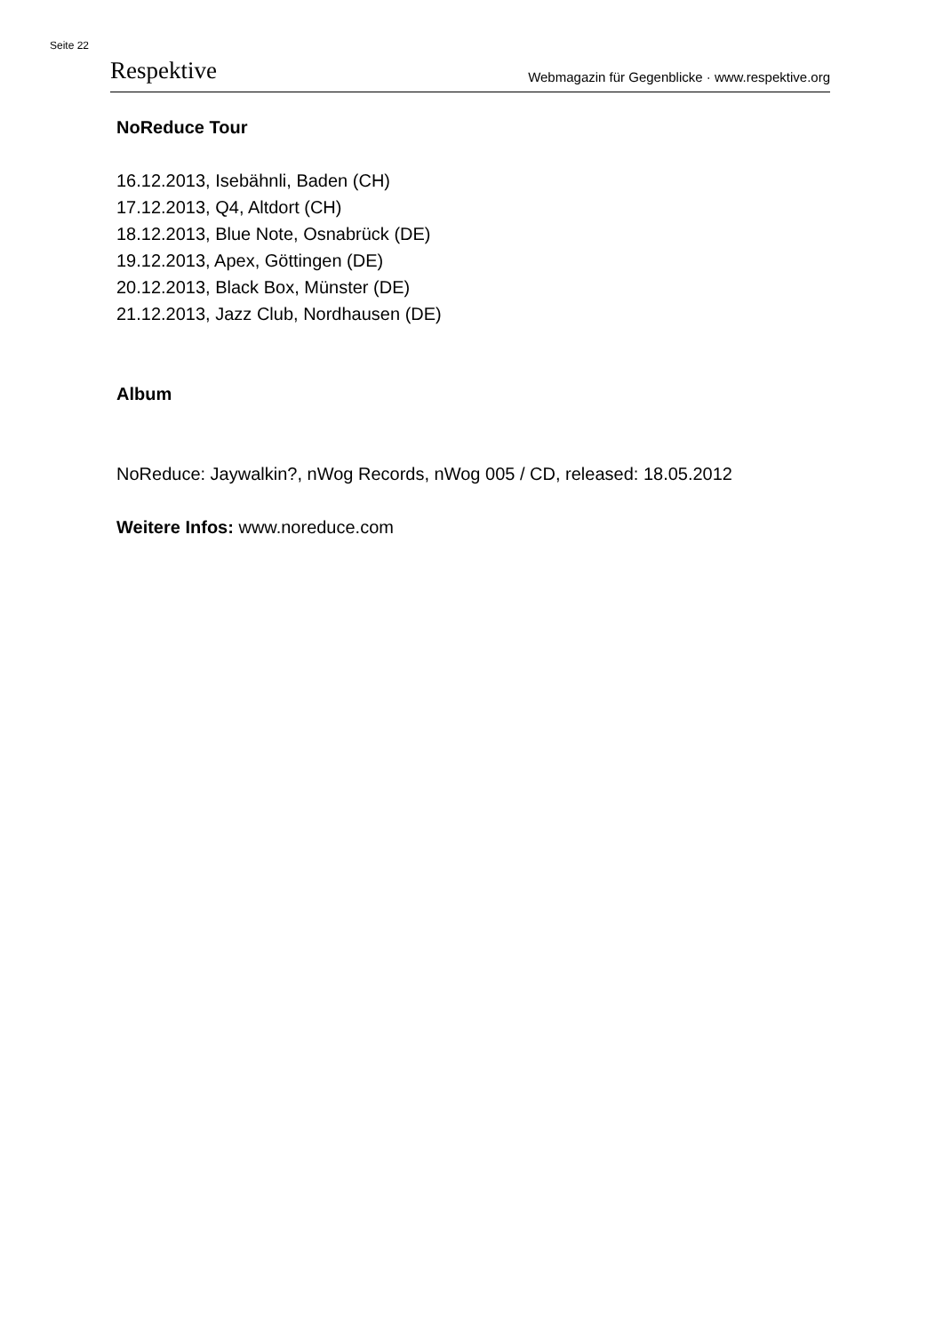Seite 22
Respektive Webmagazin für Gegenblicke · www.respektive.org
NoReduce Tour
16.12.2013, Isebähnli, Baden (CH)
17.12.2013, Q4, Altdort (CH)
18.12.2013, Blue Note, Osnabrück (DE)
19.12.2013, Apex, Göttingen (DE)
20.12.2013, Black Box, Münster (DE)
21.12.2013, Jazz Club, Nordhausen (DE)
Album
NoReduce: Jaywalkin?, nWog Records, nWog 005 / CD, released: 18.05.2012
Weitere Infos: www.noreduce.com